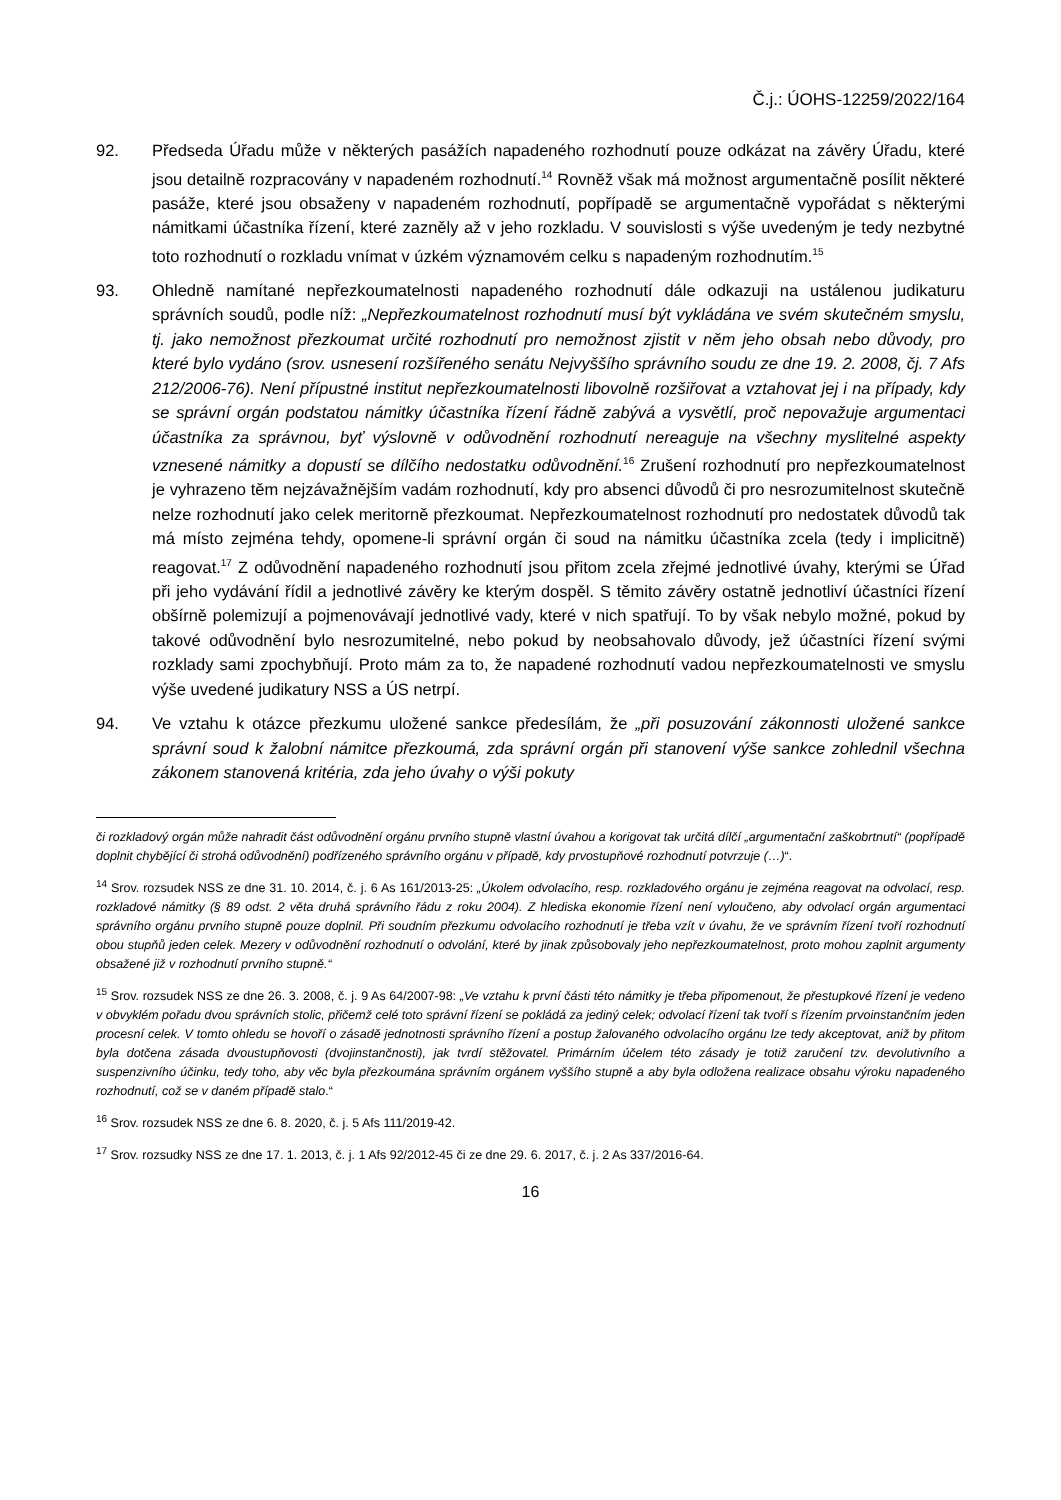Č.j.: ÚOHS-12259/2022/164
92. Předseda Úřadu může v některých pasážích napadeného rozhodnutí pouze odkázat na závěry Úřadu, které jsou detailně rozpracovány v napadeném rozhodnutí.<sup>14</sup> Rovněž však má možnost argumentačně posílit některé pasáže, které jsou obsaženy v napadeném rozhodnutí, popřípadě se argumentačně vypořádat s některými námitkami účastníka řízení, které zazněly až v jeho rozkladu. V souvislosti s výše uvedeným je tedy nezbytné toto rozhodnutí o rozkladu vnímat v úzkém významovém celku s napadeným rozhodnutím.<sup>15</sup>
93. Ohledně namítané nepřezkoumatelnosti napadeného rozhodnutí dále odkazuji na ustálenou judikaturu správních soudů, podle níž: „Nepřezkoumatelnost rozhodnutí musí být vykládána ve svém skutečném smyslu, tj. jako nemožnost přezkoumat určité rozhodnutí pro nemožnost zjistit v něm jeho obsah nebo důvody, pro které bylo vydáno (srov. usnesení rozšířeného senátu Nejvyššího správního soudu ze dne 19. 2. 2008, čj. 7 Afs 212/2006-76). Není přípustné institut nepřezkoumatelnosti libovolně rozšiřovat a vztahovat jej i na případy, kdy se správní orgán podstatou námitky účastníka řízení řádně zabývá a vysvětlí, proč nepovažuje argumentaci účastníka za správnou, byť výslovně v odůvodnění rozhodnutí nereaguje na všechny myslitelné aspekty vznesené námitky a dopustí se dílčího nedostatku odůvodnění.<sup>16</sup> Zrušení rozhodnutí pro nepřezkoumatelnost je vyhrazeno těm nejzávažnějším vadám rozhodnutí, kdy pro absenci důvodů či pro nesrozumitelnost skutečně nelze rozhodnutí jako celek meritorně přezkoumat. Nepřezkoumatelnost rozhodnutí pro nedostatek důvodů tak má místo zejména tehdy, opomene-li správní orgán či soud na námitku účastníka zcela (tedy i implicitně) reagovat.<sup>17</sup> Z odůvodnění napadeného rozhodnutí jsou přitom zcela zřejmé jednotlivé úvahy, kterými se Úřad při jeho vydávání řídil a jednotlivé závěry ke kterým dospěl. S těmito závěry ostatně jednotliví účastníci řízení obšírně polemizují a pojmenovávají jednotlivé vady, které v nich spatřují. To by však nebylo možné, pokud by takové odůvodnění bylo nesrozumitelné, nebo pokud by neobsahovalo důvody, jež účastníci řízení svými rozklady sami zpochybňují. Proto mám za to, že napadené rozhodnutí vadou nepřezkoumatelnosti ve smyslu výše uvedené judikatury NSS a ÚS netrpí.
94. Ve vztahu k otázce přezkumu uložené sankce předesílám, že „při posuzování zákonnosti uložené sankce správní soud k žalobní námitce přezkoumá, zda správní orgán při stanovení výše sankce zohlednil všechna zákonem stanovená kritéria, zda jeho úvahy o výši pokuty
či rozkladový orgán může nahradit část odůvodnění orgánu prvního stupně vlastní úvahou a korigovat tak určitá dílčí „argumentační zaškobrtnutí“ (popřípadě doplnit chybějící či strohá odůvodnění) podřízeného správního orgánu v případě, kdy prvostupňové rozhodnutí potvrzuje (…)“.
<sup>14</sup> Srov. rozsudek NSS ze dne 31. 10. 2014, č. j. 6 As 161/2013-25: „Úkolem odvolacího, resp. rozkladového orgánu je zejména reagovat na odvolací, resp. rozkladové námitky (§ 89 odst. 2 věta druhá správního řádu z roku 2004). Z hlediska ekonomie řízení není vyloučeno, aby odvolací orgán argumentaci správního orgánu prvního stupně pouze doplnil. Při soudním přezkumu odvolacího rozhodnutí je třeba vzít v úvahu, že ve správním řízení tvoří rozhodnutí obou stupňů jeden celek. Mezery v odůvodnění rozhodnutí o odvolání, které by jinak způsobovaly jeho nepřezkoumatelnost, proto mohou zaplnit argumenty obsažené již v rozhodnutí prvního stupně.“
<sup>15</sup> Srov. rozsudek NSS ze dne 26. 3. 2008, č. j. 9 As 64/2007-98: „Ve vztahu k první části této námitky je třeba připomenout, že přestupkové řízení je vedeno v obvyklém pořadu dvou správních stolic, přičemž celé toto správní řízení se pokládá za jediný celek; odvolací řízení tak tvoří s řízením prvoinstančním jeden procesní celek. V tomto ohledu se hovoří o zásadě jednotnosti správního řízení a postup žalovaného odvolacího orgánu lze tedy akceptovat, aniž by přitom byla dotčena zásada dvoustupňovosti (dvojinstančnosti), jak tvrdí stěžovatel. Primárním účelem této zásady je totiž zaručení tzv. devolutivního a suspenzivního účinku, tedy toho, aby věc byla přezkoumána správním orgánem vyššího stupně a aby byla odložena realizace obsahu výroku napadeného rozhodnutí, což se v daném případě stalo.“
<sup>16</sup> Srov. rozsudek NSS ze dne 6. 8. 2020, č. j. 5 Afs 111/2019-42.
<sup>17</sup> Srov. rozsudky NSS ze dne 17. 1. 2013, č. j. 1 Afs 92/2012-45 či ze dne 29. 6. 2017, č. j. 2 As 337/2016-64.
16